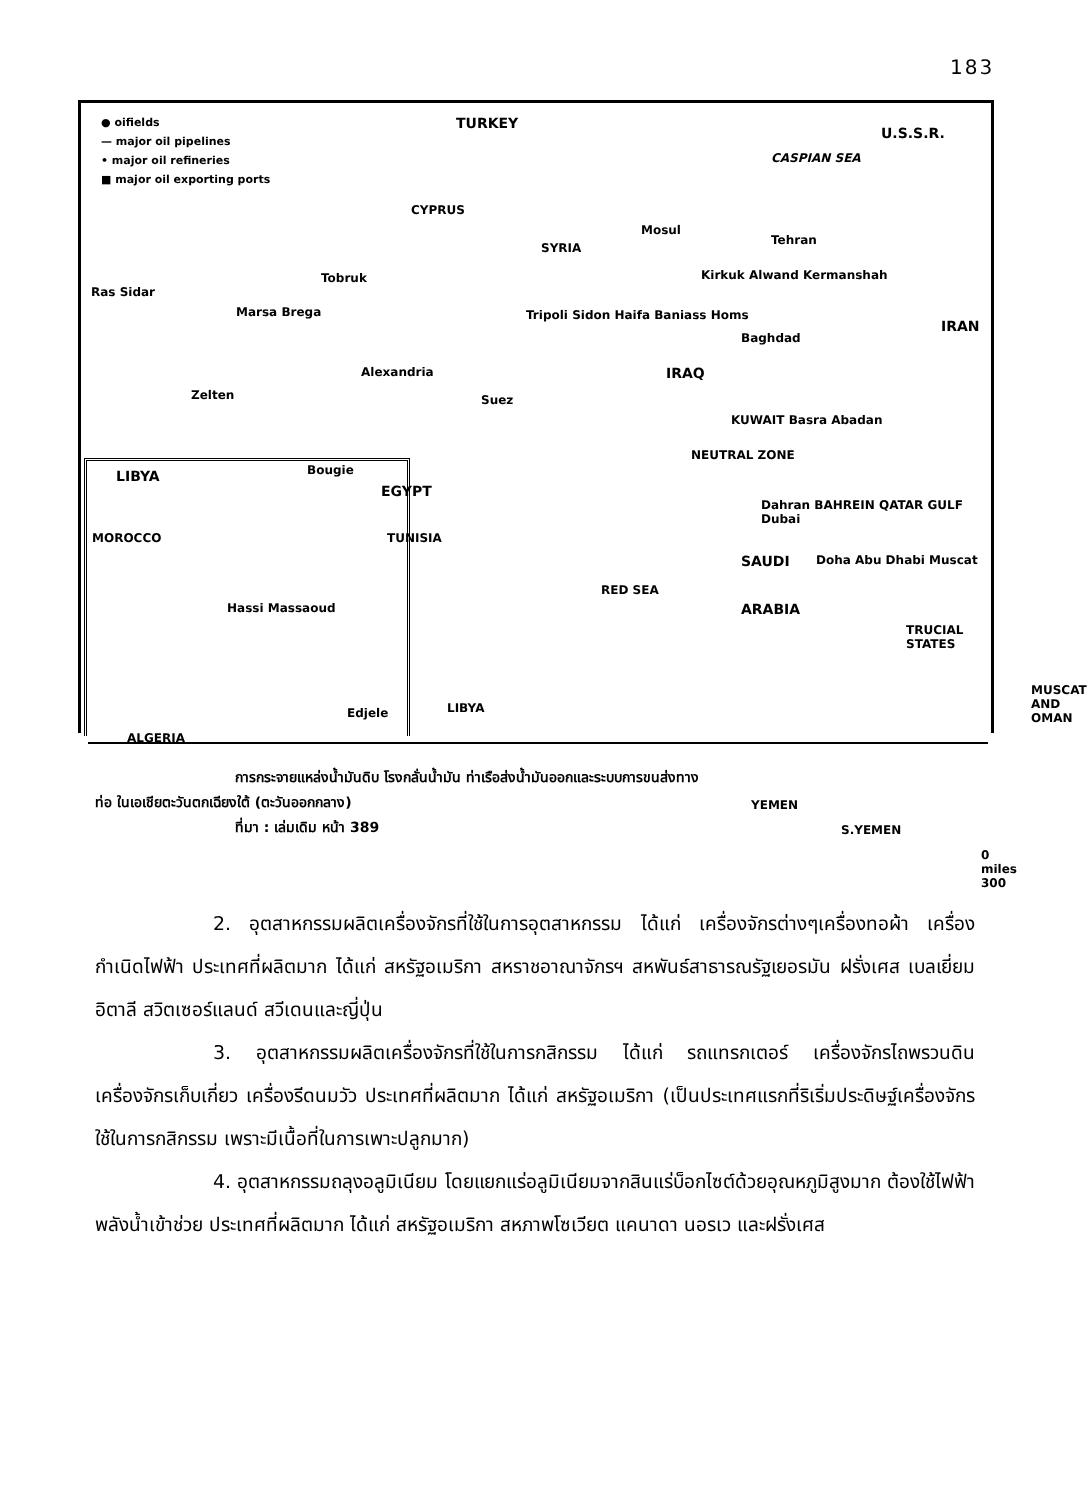183
● oifields
— major oil pipelines
• major oil refineries
■ major oil exporting ports
TURKEY
U.S.S.R.
CASPIAN SEA
CYPRUS
SYRIA
Mosul
Tehran
Kirkuk Alwand Kermanshah
IRAN
Ras Sidar
Tobruk
Marsa Brega Tripoli Sidon Haifa Baniass Homs
Baghdad
IRAQ Alexandria
Zelten Suez
KUWAIT Basra Abadan
NEUTRAL ZONE
LIBYA
EGYPT
Dahran BAHREIN QATAR GULF Dubai
Doha Abu Dhabi Muscat SAUDI
ARABIA
RED SEA
TRUCIAL STATES
MUSCAT AND OMAN
YEMEN
S.YEMEN
0 miles 300
Bougie
MOROCCO TUNISIA
Hassi Massaoud
Edjele LIBYA
ALGERIA
การกระจายแหล่งน้ำมันดิบ โรงกลั่นน้ำมัน ท่าเรือส่งน้ำมันออกและระบบการขนส่งทาง
ท่อ ในเอเชียตะวันตกเฉียงใต้ (ตะวันออกกลาง)
ที่มา : เล่มเดิม หน้า 389
2. อุตสาหกรรมผลิตเครื่องจักรที่ใช้ในการอุตสาหกรรม ได้แก่ เครื่องจักรต่างๆเครื่องทอผ้า เครื่องกำเนิดไฟฟ้า ประเทศที่ผลิตมาก ได้แก่ สหรัฐอเมริกา สหราชอาณาจักรฯ สหพันธ์สาธารณรัฐเยอรมัน ฝรั่งเศส เบลเยี่ยม อิตาลี สวิตเซอร์แลนด์ สวีเดนและญี่ปุ่น
3. อุตสาหกรรมผลิตเครื่องจักรที่ใช้ในการกสิกรรม ได้แก่ รถแทรกเตอร์ เครื่องจักรไถพรวนดิน เครื่องจักรเก็บเกี่ยว เครื่องรีดนมวัว ประเทศที่ผลิตมาก ได้แก่ สหรัฐอเมริกา (เป็นประเทศแรกที่ริเริ่มประดิษฐ์เครื่องจักรใช้ในการกสิกรรม เพราะมีเนื้อที่ในการเพาะปลูกมาก)
4. อุตสาหกรรมถลุงอลูมิเนียม โดยแยกแร่อลูมิเนียมจากสินแร่บ็อกไซต์ด้วยอุณหภูมิสูงมาก ต้องใช้ไฟฟ้าพลังน้ำเข้าช่วย ประเทศที่ผลิตมาก ได้แก่ สหรัฐอเมริกา สหภาพโซเวียต แคนาดา นอรเว และฝรั่งเศส